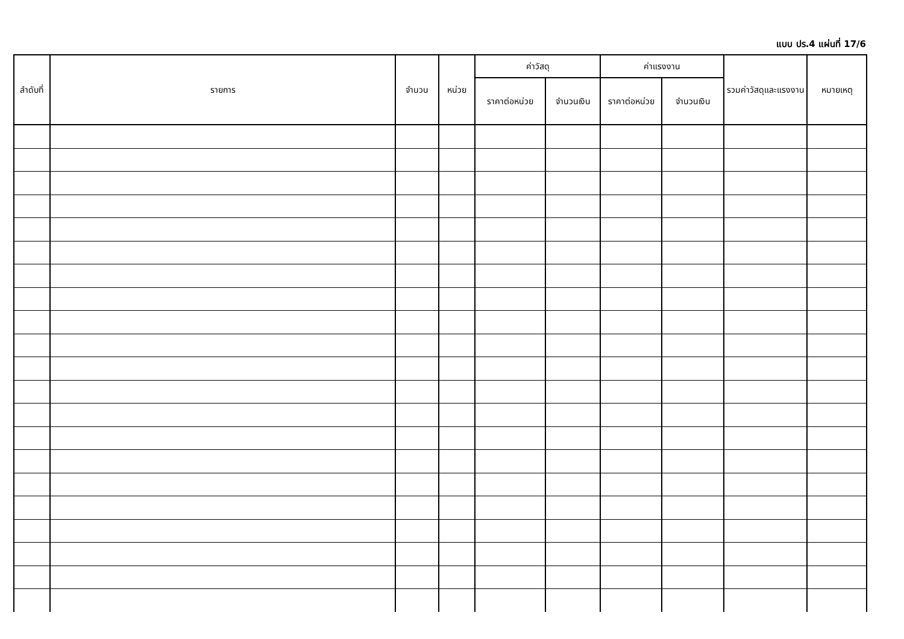แบบ ปร.4 แผ่นที่ 17/6
| ลำดับที่ | รายการ | จำนวน | หน่วย | ค่าวัสดุ | | ค่าแรงงาน | | รวมค่าวัสดุและแรงงาน | หมายเหตุ |
| --- | --- | --- | --- | --- | --- | --- | --- | --- | --- |
| | | | | ราคาต่อหน่วย | จำนวนเงิน | ราคาต่อหน่วย | จำนวนเงิน | | |